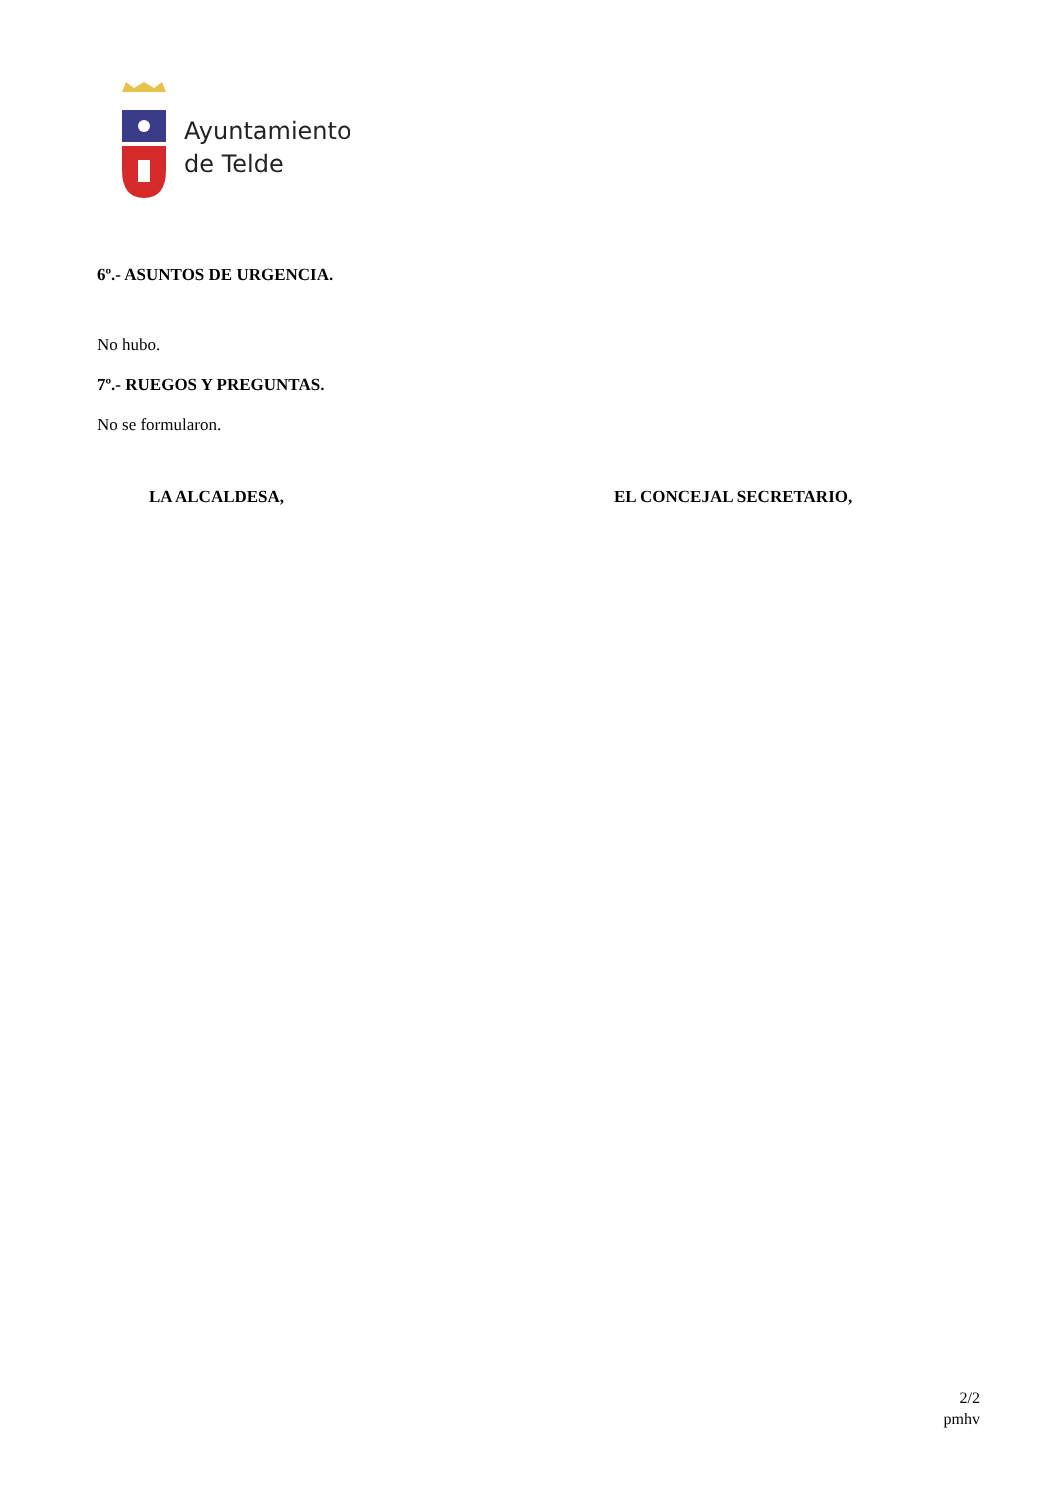Ayuntamiento
de Telde
6º.- ASUNTOS DE URGENCIA.
No hubo.
7º.- RUEGOS Y PREGUNTAS.
No se formularon.
LA ALCALDESA, EL CONCEJAL SECRETARIO,
2/2
pmhv